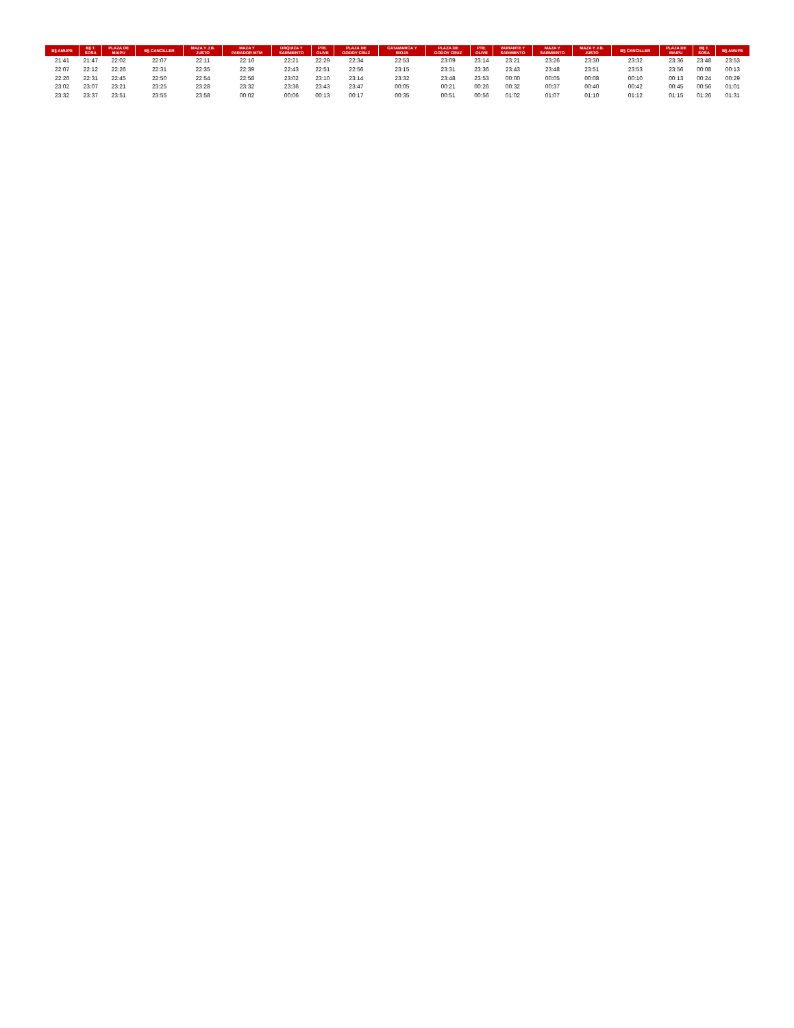| B§ AMUPE | B§ T. SOSA | PLAZA DE MAIPU | B§ CANCILLER | MAZA Y J.B. JUSTO | MAZA Y PARADOR MTM | URQUIZA Y SARMIENTO | PTE. OLIVE | PLAZA DE GODOY CRUZ | CATAMARCA Y RIOJA | PLAZA DE GODOY CRUZ | PTE. OLIVE | VARIANTE Y SARMIENTO | MAZA Y SARMIENTO | MAZA Y J.B. JUSTO | B§ CANCILLER | PLAZA DE MAIPU | B§ T. SOSA | B§ AMUPE |
| --- | --- | --- | --- | --- | --- | --- | --- | --- | --- | --- | --- | --- | --- | --- | --- | --- | --- | --- |
| 21:41 | 21:47 | 22:02 | 22:07 | 22:11 | 22:16 | 22:21 | 22:29 | 22:34 | 22:53 | 23:09 | 23:14 | 23:21 | 23:26 | 23:30 | 23:32 | 23:36 | 23:48 | 23:53 |
| 22:07 | 22:12 | 22:26 | 22:31 | 22:35 | 22:39 | 22:43 | 22:51 | 22:56 | 23:15 | 23:31 | 23:36 | 23:43 | 23:48 | 23:51 | 23:53 | 23:56 | 00:08 | 00:13 |
| 22:26 | 22:31 | 22:45 | 22:50 | 22:54 | 22:58 | 23:02 | 23:10 | 23:14 | 23:32 | 23:48 | 23:53 | 00:00 | 00:05 | 00:08 | 00:10 | 00:13 | 00:24 | 00:29 |
| 23:02 | 23:07 | 23:21 | 23:25 | 23:28 | 23:32 | 23:36 | 23:43 | 23:47 | 00:05 | 00:21 | 00:26 | 00:32 | 00:37 | 00:40 | 00:42 | 00:45 | 00:56 | 01:01 |
| 23:32 | 23:37 | 23:51 | 23:55 | 23:58 | 00:02 | 00:06 | 00:13 | 00:17 | 00:35 | 00:51 | 00:56 | 01:02 | 01:07 | 01:10 | 01:12 | 01:15 | 01:26 | 01:31 |